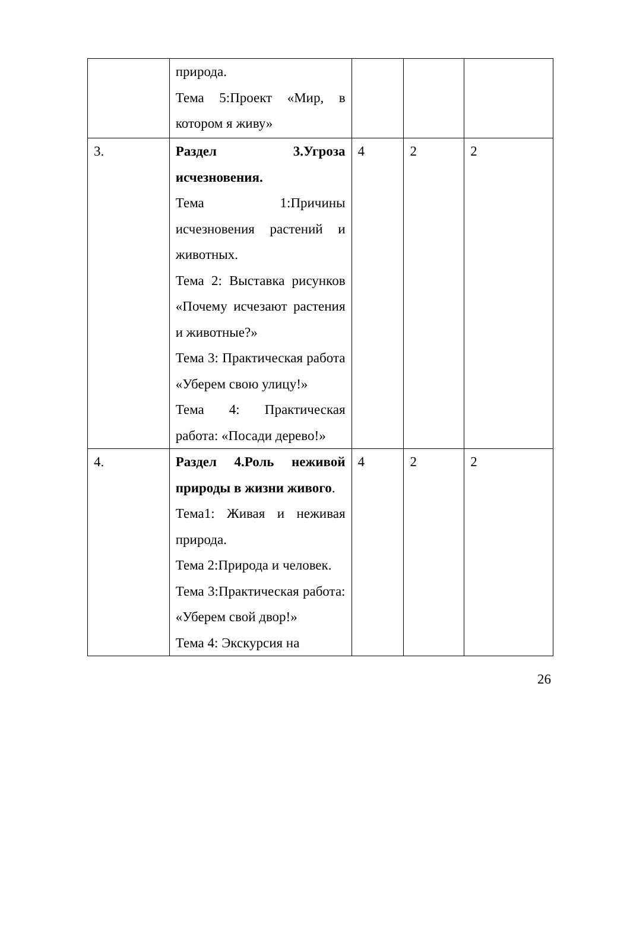| | природа. Тема 5:Проект «Мир, в котором я живу» | | | |
| 3. | Раздел 3.Угроза исчезновения. Тема 1:Причины исчезновения растений и животных. Тема 2: Выставка рисунков «Почему исчезают растения и животные?» Тема 3: Практическая работа «Уберем свою улицу!» Тема 4: Практическая работа: «Посади дерево!» | 4 | 2 | 2 |
| 4. | Раздел 4.Роль неживой природы в жизни живого . Тема1: Живая и неживая природа. Тема 2:Природа и человек. Тема 3:Практическая работа: «Уберем свой двор!» Тема 4: Экскурсия на | 4 | 2 | 2 |
26